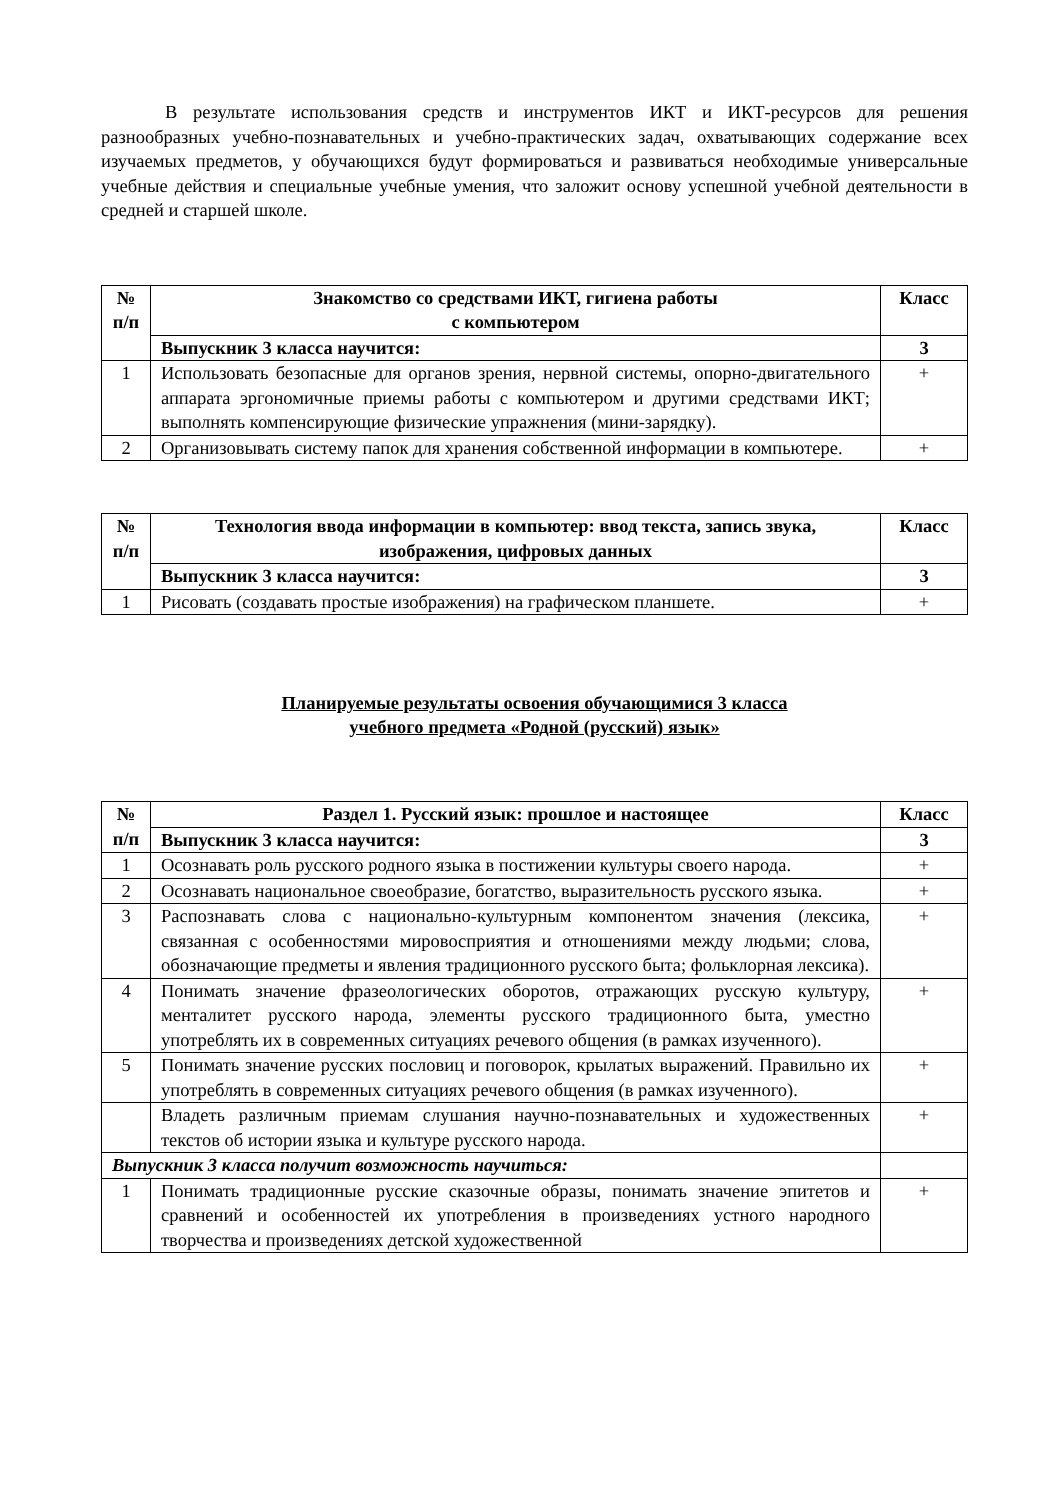В результате использования средств и инструментов ИКТ и ИКТ-ресурсов для решения разнообразных учебно-познавательных и учебно-практических задач, охватывающих содержание всех изучаемых предметов, у обучающихся будут формироваться и развиваться необходимые универсальные учебные действия и специальные учебные умения, что заложит основу успешной учебной деятельности в средней и старшей школе.
| № п/п | Знакомство со средствами ИКТ, гигиена работы с компьютером | Класс |
| --- | --- | --- |
| | Выпускник 3 класса научится: | 3 |
| 1 | Использовать безопасные для органов зрения, нервной системы, опорно-двигательного аппарата эргономичные приемы работы с компьютером и другими средствами ИКТ; выполнять компенсирующие физические упражнения (мини-зарядку). | + |
| 2 | Организовывать систему папок для хранения собственной информации в компьютере. | + |
| № п/п | Технология ввода информации в компьютер: ввод текста, запись звука, изображения, цифровых данных | Класс |
| --- | --- | --- |
| | Выпускник 3 класса научится: | 3 |
| 1 | Рисовать (создавать простые изображения) на графическом планшете. | + |
Планируемые результаты освоения обучающимися 3 класса
учебного предмета «Родной (русский) язык»
| № п/п | Раздел 1. Русский язык: прошлое и настоящее | Класс |
| --- | --- | --- |
| | Выпускник 3 класса научится: | 3 |
| 1 | Осознавать роль русского родного языка в постижении культуры своего народа. | + |
| 2 | Осознавать национальное своеобразие, богатство, выразительность русского языка. | + |
| 3 | Распознавать слова с национально-культурным компонентом значения (лексика, связанная с особенностями мировосприятия и отношениями между людьми; слова, обозначающие предметы и явления традиционного русского быта; фольклорная лексика). | + |
| 4 | Понимать значение фразеологических оборотов, отражающих русскую культуру, менталитет русского народа, элементы русского традиционного быта, уместно употреблять их в современных ситуациях речевого общения (в рамках изученного). | + |
| 5 | Понимать значение русских пословиц и поговорок, крылатых выражений. Правильно их употреблять в современных ситуациях речевого общения (в рамках изученного). | + |
| | Владеть различным приемам слушания научно-познавательных и художественных текстов об истории языка и культуре русского народа. | + |
| Выпускник 3 класса получит возможность научиться: | | |
| 1 | Понимать традиционные русские сказочные образы, понимать значение эпитетов и сравнений и особенностей их употребления в произведениях устного народного творчества и произведениях детской художественной | + |